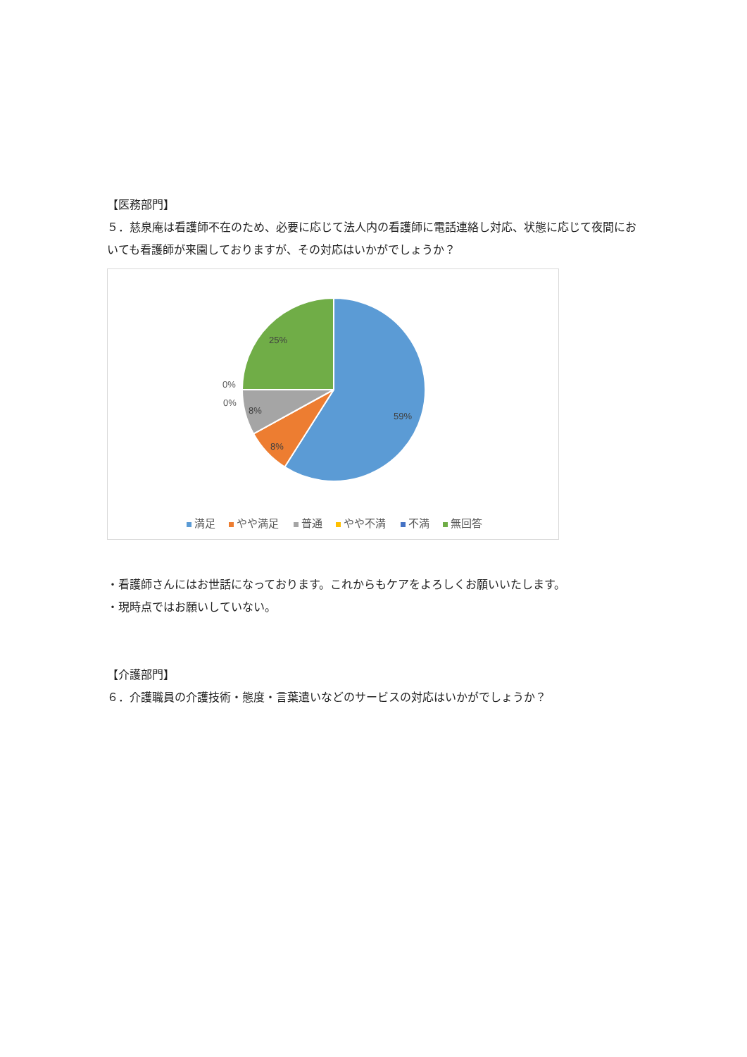【医務部門】
５．慈泉庵は看護師不在のため、必要に応じて法人内の看護師に電話連絡し対応、状態に応じて夜間においても看護師が来園しておりますが、その対応はいかがでしょうか？
25%
59%
8%
8%
0%
0%
満足
やや満足
普通
やや不満
不満
無回答
・看護師さんにはお世話になっております。これからもケアをよろしくお願いいたします。
・現時点ではお願いしていない。
【介護部門】
６．介護職員の介護技術・態度・言葉遣いなどのサービスの対応はいかがでしょうか？